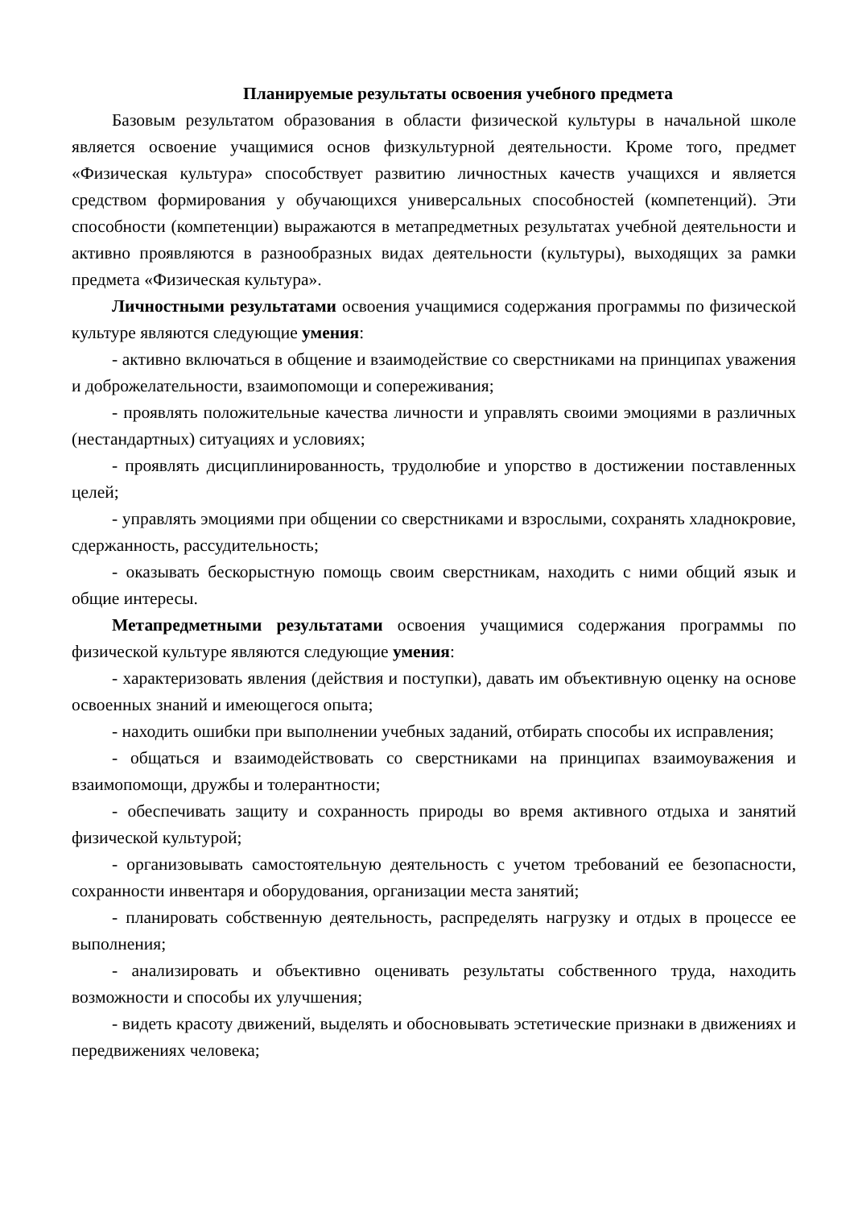Планируемые результаты освоения учебного предмета
Базовым результатом образования в области физической культуры в начальной школе является освоение учащимися основ физкультурной деятельности. Кроме того, предмет «Физическая культура» способствует развитию личностных качеств учащихся и является средством формирования у обучающихся универсальных способностей (компетенций). Эти способности (компетенции) выражаются в метапредметных результатах учебной деятельности и активно проявляются в разнообразных видах деятельности (культуры), выходящих за рамки предмета «Физическая культура».
Личностными результатами освоения учащимися содержания программы по физической культуре являются следующие умения:
- активно включаться в общение и взаимодействие со сверстниками на принципах уважения и доброжелательности, взаимопомощи и сопереживания;
- проявлять положительные качества личности и управлять своими эмоциями в различных (нестандартных) ситуациях и условиях;
- проявлять дисциплинированность, трудолюбие и упорство в достижении поставленных целей;
- управлять эмоциями при общении со сверстниками и взрослыми, сохранять хладнокровие, сдержанность, рассудительность;
- оказывать бескорыстную помощь своим сверстникам, находить с ними общий язык и общие интересы.
Метапредметными результатами освоения учащимися содержания программы по физической культуре являются следующие умения:
- характеризовать явления (действия и поступки), давать им объективную оценку на основе освоенных знаний и имеющегося опыта;
- находить ошибки при выполнении учебных заданий, отбирать способы их исправления;
- общаться и взаимодействовать со сверстниками на принципах взаимоуважения и взаимопомощи, дружбы и толерантности;
- обеспечивать защиту и сохранность природы во время активного отдыха и занятий физической культурой;
- организовывать самостоятельную деятельность с учетом требований ее безопасности, сохранности инвентаря и оборудования, организации места занятий;
- планировать собственную деятельность, распределять нагрузку и отдых в процессе ее выполнения;
- анализировать и объективно оценивать результаты собственного труда, находить возможности и способы их улучшения;
- видеть красоту движений, выделять и обосновывать эстетические признаки в движениях и передвижениях человека;